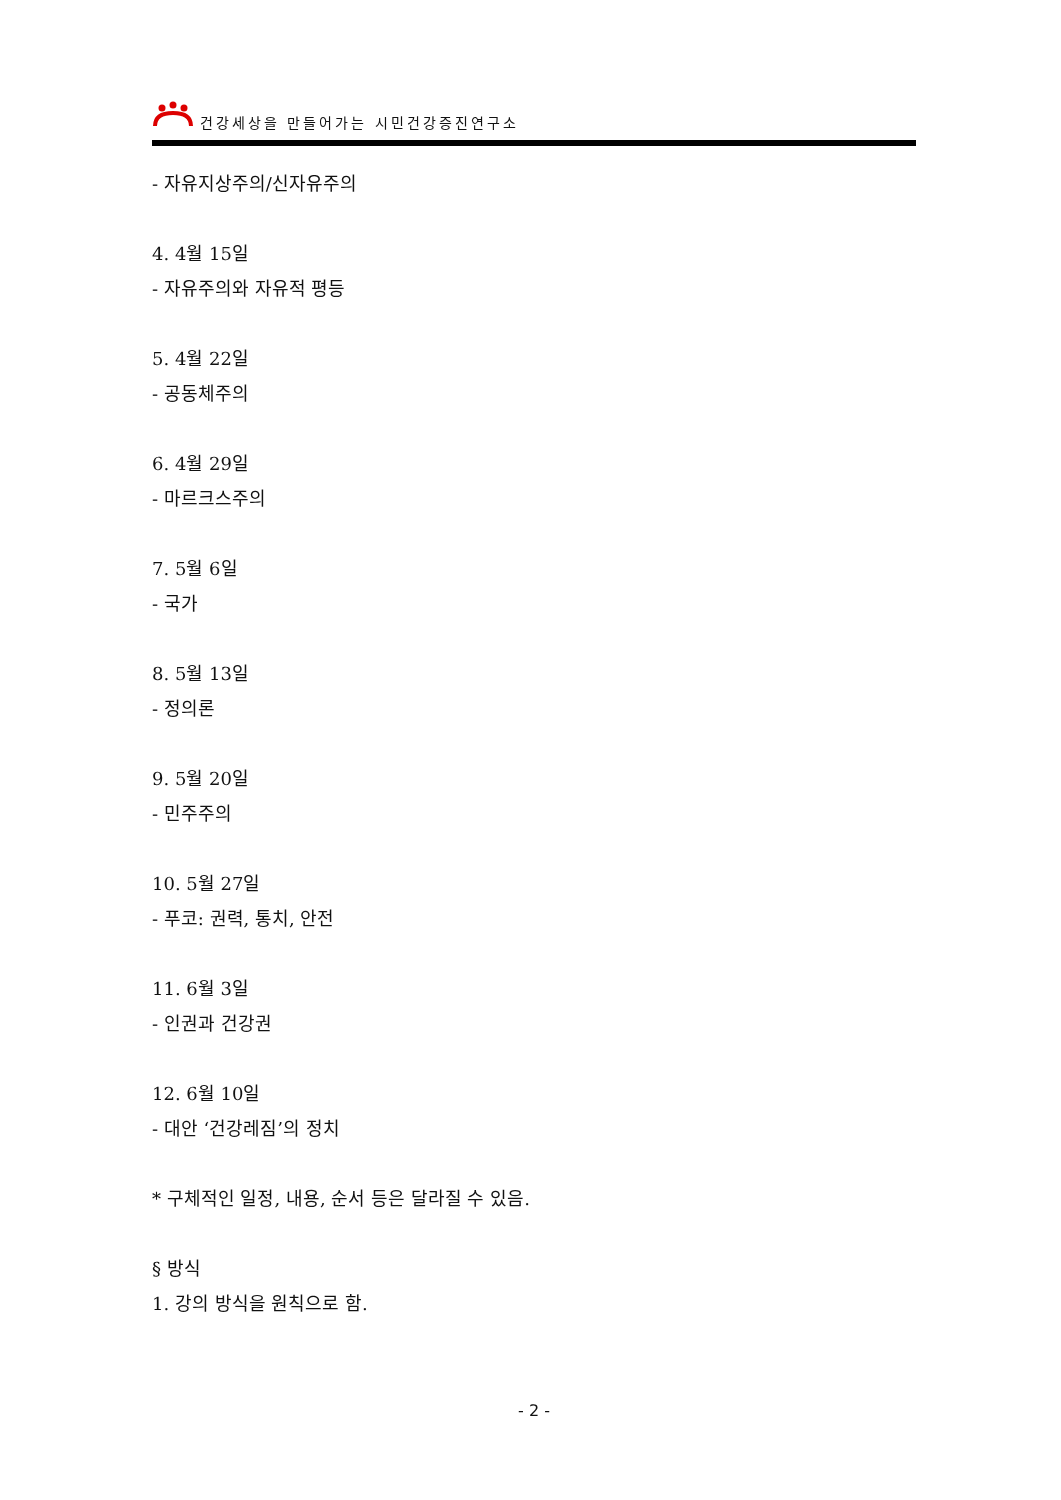건강세상을 만들어가는 시민건강증진연구소
- 자유지상주의/신자유주의
4. 4월 15일
- 자유주의와 자유적 평등
5. 4월 22일
- 공동체주의
6. 4월 29일
- 마르크스주의
7. 5월 6일
- 국가
8. 5월 13일
- 정의론
9. 5월 20일
- 민주주의
10. 5월 27일
- 푸코: 권력, 통치, 안전
11. 6월 3일
- 인권과 건강권
12. 6월 10일
- 대안 ‘건강레짐’의 정치
* 구체적인 일정, 내용, 순서 등은 달라질 수 있음.
§ 방식
1. 강의 방식을 원칙으로 함.
- 2 -